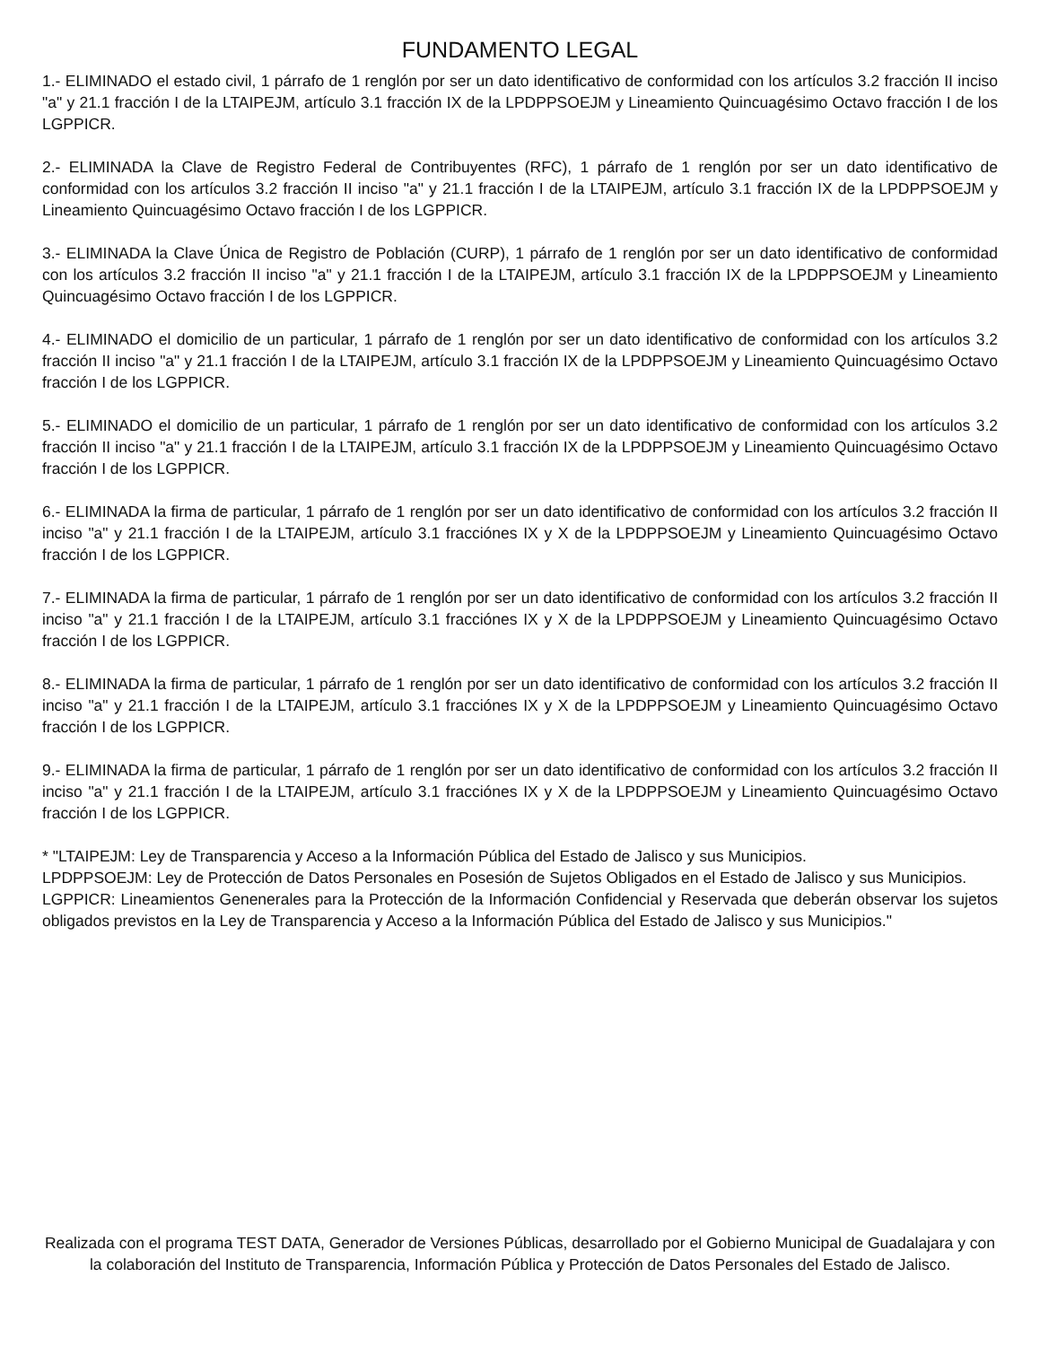FUNDAMENTO LEGAL
1.- ELIMINADO el estado civil, 1 párrafo de 1 renglón por ser un dato identificativo de conformidad con los artículos 3.2 fracción II inciso "a" y 21.1 fracción I de la LTAIPEJM, artículo 3.1 fracción IX de la LPDPPSOEJM y Lineamiento Quincuagésimo Octavo fracción I de los LGPPICR.
2.- ELIMINADA la Clave de Registro Federal de Contribuyentes (RFC), 1 párrafo de 1 renglón por ser un dato identificativo de conformidad con los artículos 3.2 fracción II inciso "a" y 21.1 fracción I de la LTAIPEJM, artículo 3.1 fracción IX de la LPDPPSOEJM y Lineamiento Quincuagésimo Octavo fracción I de los LGPPICR.
3.- ELIMINADA la Clave Única de Registro de Población (CURP), 1 párrafo de 1 renglón por ser un dato identificativo de conformidad con los artículos 3.2 fracción II inciso "a" y 21.1 fracción I de la LTAIPEJM, artículo 3.1 fracción IX de la LPDPPSOEJM y Lineamiento Quincuagésimo Octavo fracción I de los LGPPICR.
4.- ELIMINADO el domicilio de un particular, 1 párrafo de 1 renglón por ser un dato identificativo de conformidad con los artículos 3.2 fracción II inciso "a" y 21.1 fracción I de la LTAIPEJM, artículo 3.1 fracción IX de la LPDPPSOEJM y Lineamiento Quincuagésimo Octavo fracción I de los LGPPICR.
5.- ELIMINADO el domicilio de un particular, 1 párrafo de 1 renglón por ser un dato identificativo de conformidad con los artículos 3.2 fracción II inciso "a" y 21.1 fracción I de la LTAIPEJM, artículo 3.1 fracción IX de la LPDPPSOEJM y Lineamiento Quincuagésimo Octavo fracción I de los LGPPICR.
6.- ELIMINADA la firma de particular, 1 párrafo de 1 renglón por ser un dato identificativo de conformidad con los artículos 3.2 fracción II inciso "a" y 21.1 fracción I de la LTAIPEJM, artículo 3.1 fracciónes IX y X de la LPDPPSOEJM y Lineamiento Quincuagésimo Octavo fracción I de los LGPPICR.
7.- ELIMINADA la firma de particular, 1 párrafo de 1 renglón por ser un dato identificativo de conformidad con los artículos 3.2 fracción II inciso "a" y 21.1 fracción I de la LTAIPEJM, artículo 3.1 fracciónes IX y X de la LPDPPSOEJM y Lineamiento Quincuagésimo Octavo fracción I de los LGPPICR.
8.- ELIMINADA la firma de particular, 1 párrafo de 1 renglón por ser un dato identificativo de conformidad con los artículos 3.2 fracción II inciso "a" y 21.1 fracción I de la LTAIPEJM, artículo 3.1 fracciónes IX y X de la LPDPPSOEJM y Lineamiento Quincuagésimo Octavo fracción I de los LGPPICR.
9.- ELIMINADA la firma de particular, 1 párrafo de 1 renglón por ser un dato identificativo de conformidad con los artículos 3.2 fracción II inciso "a" y 21.1 fracción I de la LTAIPEJM, artículo 3.1 fracciónes IX y X de la LPDPPSOEJM y Lineamiento Quincuagésimo Octavo fracción I de los LGPPICR.
* "LTAIPEJM: Ley de Transparencia y Acceso a la Información Pública del Estado de Jalisco y sus Municipios.
LPDPPSOEJM: Ley de Protección de Datos Personales en Posesión de Sujetos Obligados en el Estado de Jalisco y sus Municipios.
LGPPICR: Lineamientos Genenerales para la Protección de la Información Confidencial y Reservada que deberán observar los sujetos obligados previstos en la Ley de Transparencia y Acceso a la Información Pública del Estado de Jalisco y sus Municipios."
Realizada con el programa TEST DATA, Generador de Versiones Públicas, desarrollado por el Gobierno Municipal de Guadalajara y con la colaboración del Instituto de Transparencia, Información Pública y Protección de Datos Personales del Estado de Jalisco.